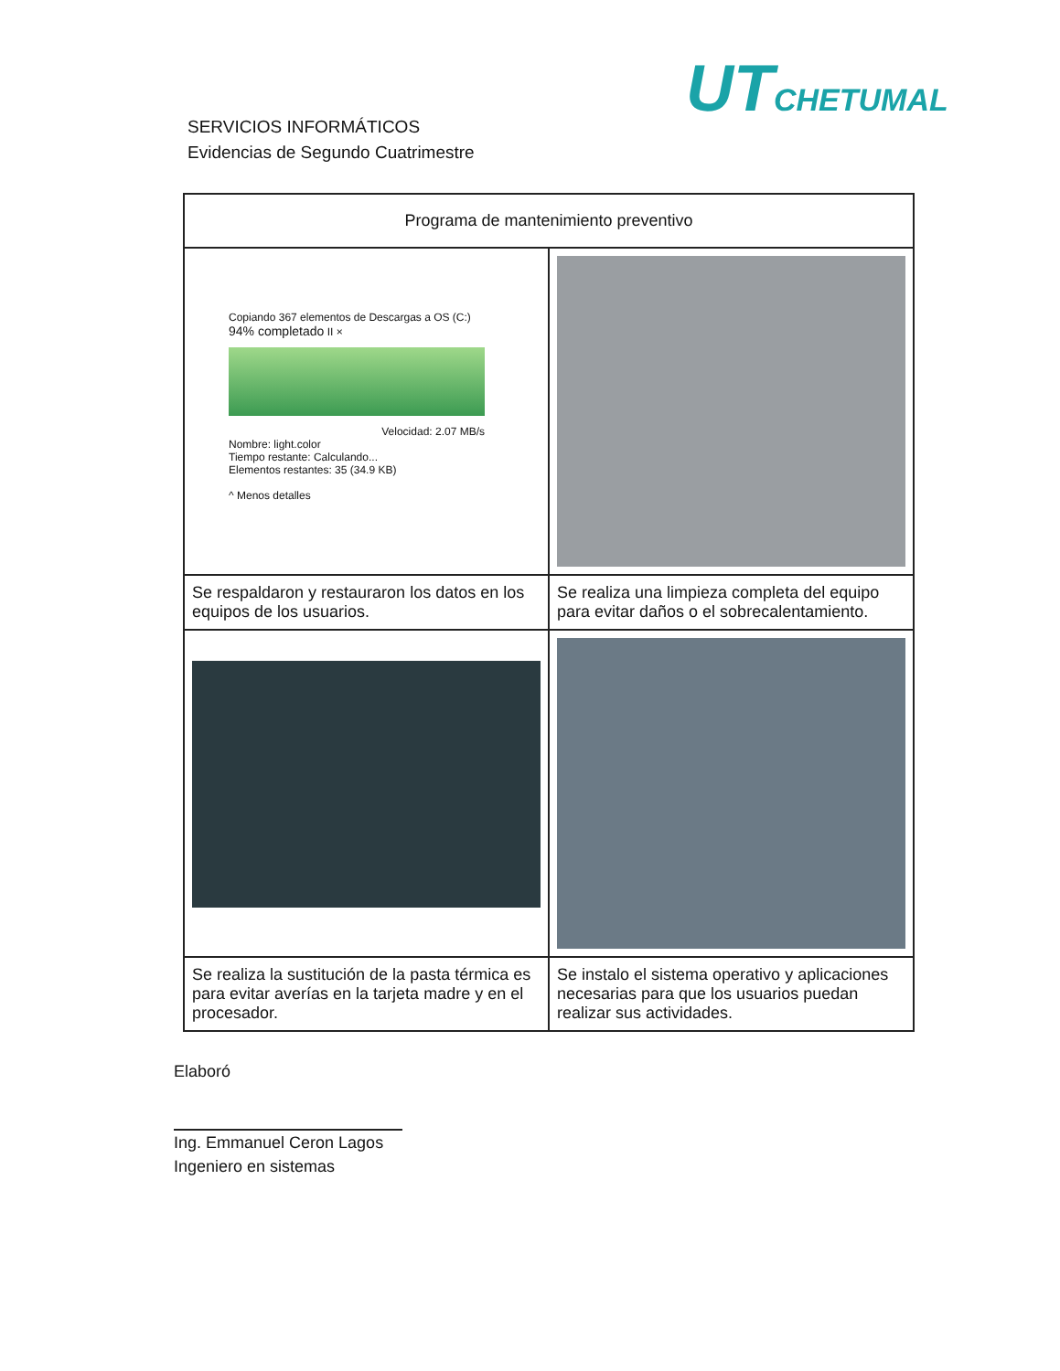UT CHETUMAL
SERVICIOS INFORMÁTICOS
Evidencias de Segundo Cuatrimestre
| Programa de mantenimiento preventivo | |
| --- | --- |
| Copiando 367 elementos de Descargas a OS (C:) 94% completado II × Velocidad: 2.07 MB/s Nombre: light.color Tiempo restante: Calculando... Elementos restantes: 35 (34.9 KB) ^ Menos detalles | |
| Se respaldaron y restauraron los datos en los equipos de los usuarios. | Se realiza una limpieza completa del equipo para evitar daños o el sobrecalentamiento. |
| Se realiza la sustitución de la pasta térmica es para evitar averías en la tarjeta madre y en el procesador. | Se instalo el sistema operativo y aplicaciones necesarias para que los usuarios puedan realizar sus actividades. |
Elaboró
Ing. Emmanuel Ceron Lagos
Ingeniero en sistemas